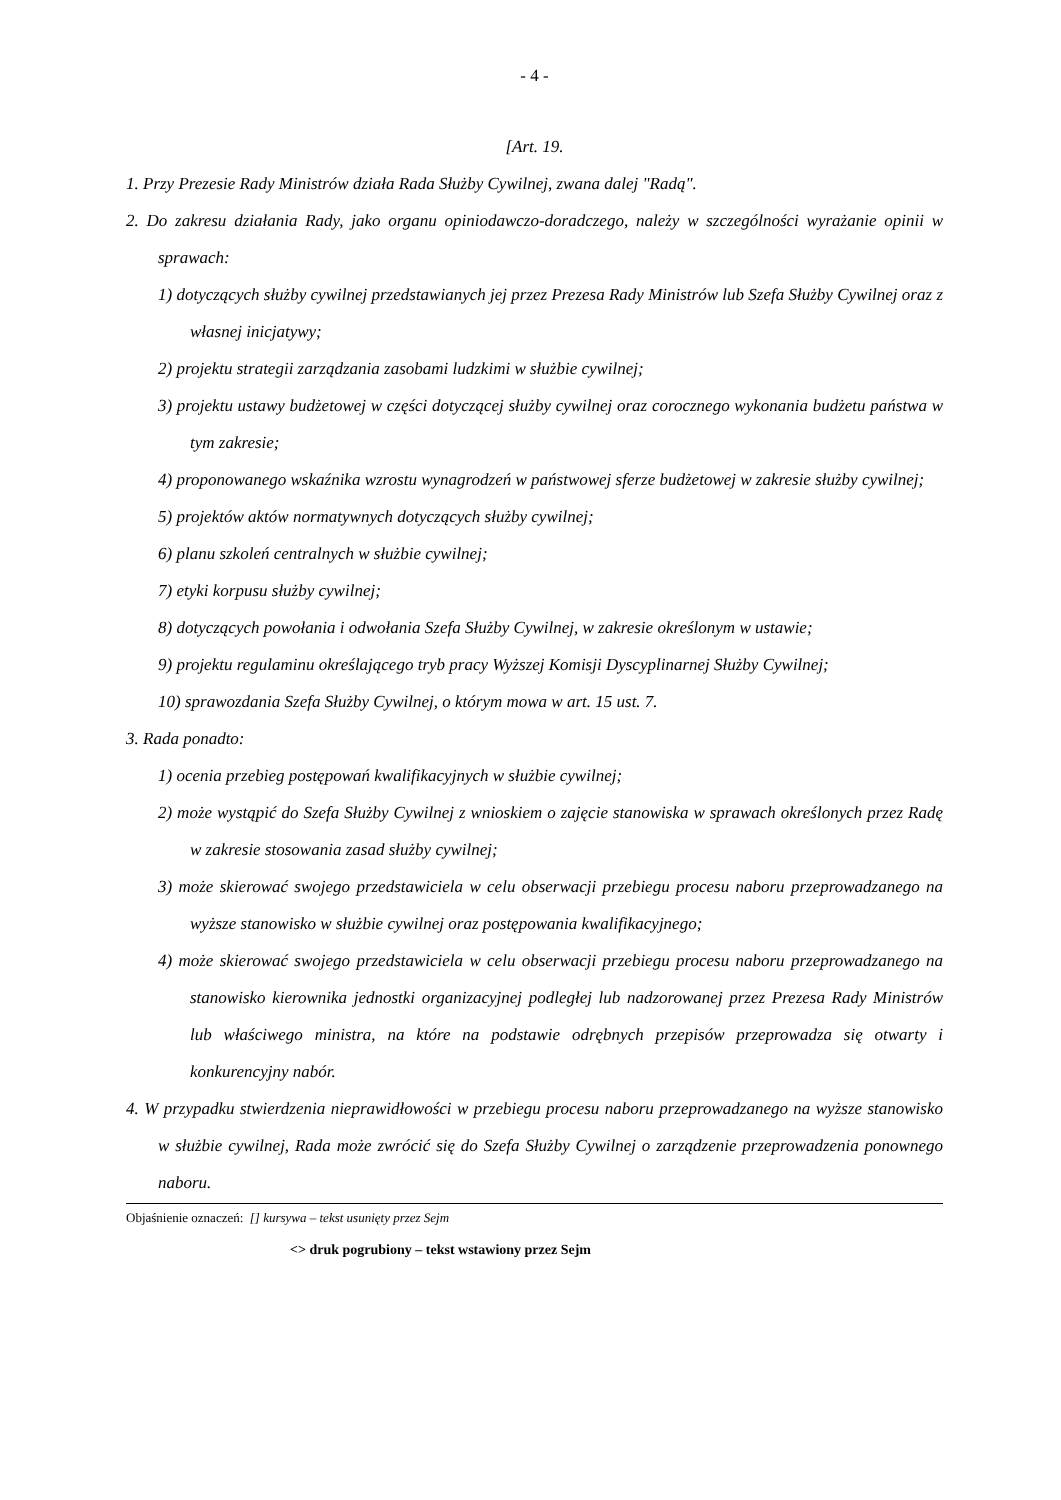- 4 -
[Art. 19.
1. Przy Prezesie Rady Ministrów działa Rada Służby Cywilnej, zwana dalej "Radą".
2. Do zakresu działania Rady, jako organu opiniodawczo-doradczego, należy w szczególności wyrażanie opinii w sprawach:
1) dotyczących służby cywilnej przedstawianych jej przez Prezesa Rady Ministrów lub Szefa Służby Cywilnej oraz z własnej inicjatywy;
2) projektu strategii zarządzania zasobami ludzkimi w służbie cywilnej;
3) projektu ustawy budżetowej w części dotyczącej służby cywilnej oraz corocznego wykonania budżetu państwa w tym zakresie;
4) proponowanego wskaźnika wzrostu wynagrodzeń w państwowej sferze budżetowej w zakresie służby cywilnej;
5) projektów aktów normatywnych dotyczących służby cywilnej;
6) planu szkoleń centralnych w służbie cywilnej;
7) etyki korpusu służby cywilnej;
8) dotyczących powołania i odwołania Szefa Służby Cywilnej, w zakresie określonym w ustawie;
9) projektu regulaminu określającego tryb pracy Wyższej Komisji Dyscyplinarnej Służby Cywilnej;
10) sprawozdania Szefa Służby Cywilnej, o którym mowa w art. 15 ust. 7.
3. Rada ponadto:
1) ocenia przebieg postępowań kwalifikacyjnych w służbie cywilnej;
2) może wystąpić do Szefa Służby Cywilnej z wnioskiem o zajęcie stanowiska w sprawach określonych przez Radę w zakresie stosowania zasad służby cywilnej;
3) może skierować swojego przedstawiciela w celu obserwacji przebiegu procesu naboru przeprowadzanego na wyższe stanowisko w służbie cywilnej oraz postępowania kwalifikacyjnego;
4) może skierować swojego przedstawiciela w celu obserwacji przebiegu procesu naboru przeprowadzanego na stanowisko kierownika jednostki organizacyjnej podległej lub nadzorowanej przez Prezesa Rady Ministrów lub właściwego ministra, na które na podstawie odrębnych przepisów przeprowadza się otwarty i konkurencyjny nabór.
4. W przypadku stwierdzenia nieprawidłowości w przebiegu procesu naboru przeprowadzanego na wyższe stanowisko w służbie cywilnej, Rada może zwrócić się do Szefa Służby Cywilnej o zarządzenie przeprowadzenia ponownego naboru.
Objaśnienie oznaczeń: [] kursywa – tekst usunięty przez Sejm
<> druk pogrubiony – tekst wstawiony przez Sejm